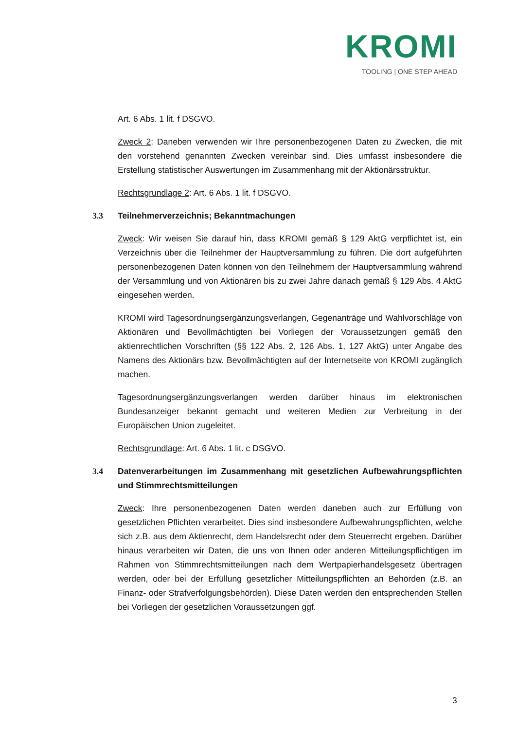KROMI
TOOLING | ONE STEP AHEAD
Art. 6 Abs. 1 lit. f DSGVO.
Zweck 2: Daneben verwenden wir Ihre personenbezogenen Daten zu Zwecken, die mit den vorstehend genannten Zwecken vereinbar sind. Dies umfasst insbesondere die Erstellung statistischer Auswertungen im Zusammenhang mit der Aktionärsstruktur.
Rechtsgrundlage 2: Art. 6 Abs. 1 lit. f DSGVO.
3.3 Teilnehmerverzeichnis; Bekanntmachungen
Zweck: Wir weisen Sie darauf hin, dass KROMI gemäß § 129 AktG verpflichtet ist, ein Verzeichnis über die Teilnehmer der Hauptversammlung zu führen. Die dort aufgeführten personenbezogenen Daten können von den Teilnehmern der Hauptversammlung während der Versammlung und von Aktionären bis zu zwei Jahre danach gemäß § 129 Abs. 4 AktG eingesehen werden.
KROMI wird Tagesordnungsergänzungsverlangen, Gegenanträge und Wahlvorschläge von Aktionären und Bevollmächtigten bei Vorliegen der Voraussetzungen gemäß den aktienrechtlichen Vorschriften (§§ 122 Abs. 2, 126 Abs. 1, 127 AktG) unter Angabe des Namens des Aktionärs bzw. Bevollmächtigten auf der Internetseite von KROMI zugänglich machen.
Tagesordnungsergänzungsverlangen werden darüber hinaus im elektronischen Bundesanzeiger bekannt gemacht und weiteren Medien zur Verbreitung in der Europäischen Union zugeleitet.
Rechtsgrundlage: Art. 6 Abs. 1 lit. c DSGVO.
3.4 Datenverarbeitungen im Zusammenhang mit gesetzlichen Aufbewahrungspflichten und Stimmrechtsmitteilungen
Zweck: Ihre personenbezogenen Daten werden daneben auch zur Erfüllung von gesetzlichen Pflichten verarbeitet. Dies sind insbesondere Aufbewahrungspflichten, welche sich z.B. aus dem Aktienrecht, dem Handelsrecht oder dem Steuerrecht ergeben. Darüber hinaus verarbeiten wir Daten, die uns von Ihnen oder anderen Mitteilungspflichtigen im Rahmen von Stimmrechtsmitteilungen nach dem Wertpapierhandelsgesetz übertragen werden, oder bei der Erfüllung gesetzlicher Mitteilungspflichten an Behörden (z.B. an Finanz- oder Strafverfolgungsbehörden). Diese Daten werden den entsprechenden Stellen bei Vorliegen der gesetzlichen Voraussetzungen ggf.
3